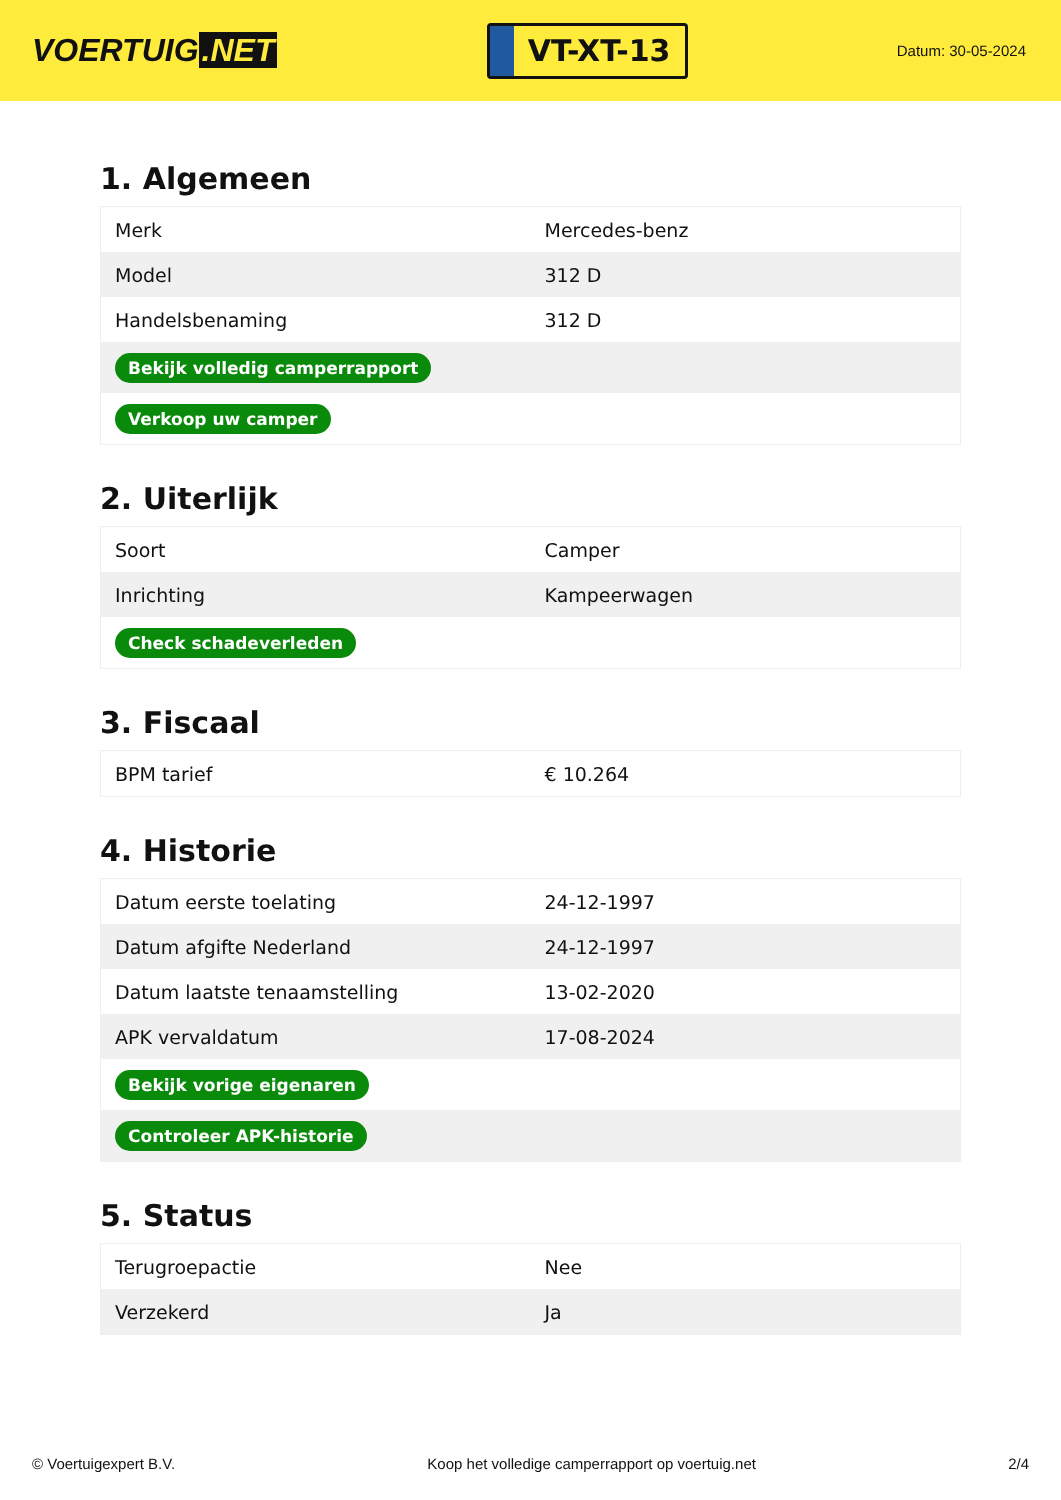VOERTUIG.NET
VT-XT-13
Datum: 30-05-2024
1. Algemeen
| Merk | Mercedes-benz |
| Model | 312 D |
| Handelsbenaming | 312 D |
| Bekijk volledig camperrapport | |
| Verkoop uw camper | |
2. Uiterlijk
| Soort | Camper |
| Inrichting | Kampeerwagen |
| Check schadeverleden | |
3. Fiscaal
| BPM tarief | € 10.264 |
4. Historie
| Datum eerste toelating | 24-12-1997 |
| Datum afgifte Nederland | 24-12-1997 |
| Datum laatste tenaamstelling | 13-02-2020 |
| APK vervaldatum | 17-08-2024 |
| Bekijk vorige eigenaren | |
| Controleer APK-historie | |
5. Status
| Terugroepactie | Nee |
| Verzekerd | Ja |
© Voertuigexpert B.V. Koop het volledige camperrapport op voertuig.net 2/4